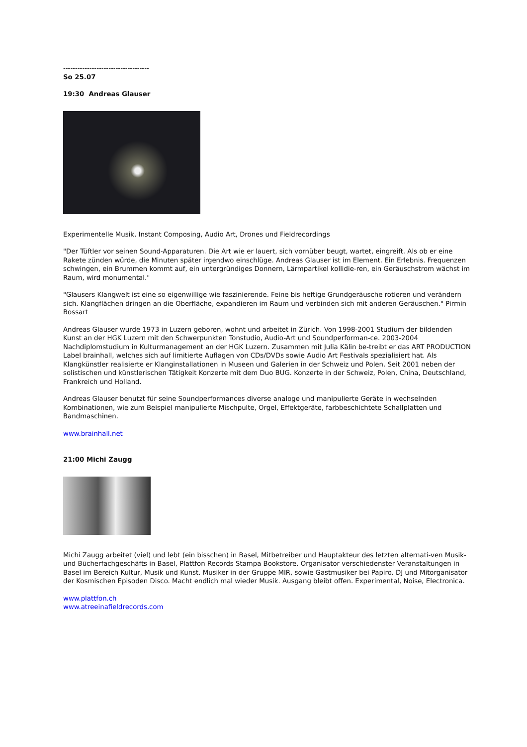------------------------------------
So 25.07
19:30 Andreas Glauser
Experimentelle Musik, Instant Composing, Audio Art, Drones und Fieldrecordings
"Der Tüftler vor seinen Sound-Apparaturen. Die Art wie er lauert, sich vornüber beugt, wartet, eingreift. Als ob er eine Rakete zünden würde, die Minuten später irgendwo einschlüge. Andreas Glauser ist im Element. Ein Erlebnis. Frequenzen schwingen, ein Brummen kommt auf, ein untergründiges Donnern, Lärmpartikel kollidie-ren, ein Geräuschstrom wächst im Raum, wird monumental."
"Glausers Klangwelt ist eine so eigenwillige wie faszinierende. Feine bis heftige Grundgeräusche rotieren und verändern sich. Klangflächen dringen an die Oberfläche, expandieren im Raum und verbinden sich mit anderen Geräuschen." Pirmin Bossart
Andreas Glauser wurde 1973 in Luzern geboren, wohnt und arbeitet in Zürich. Von 1998-2001 Studium der bildenden Kunst an der HGK Luzern mit den Schwerpunkten Tonstudio, Audio-Art und Soundperforman-ce. 2003-2004 Nachdiplomstudium in Kulturmanagement an der HGK Luzern. Zusammen mit Julia Kälin be-treibt er das ART PRODUCTION Label brainhall, welches sich auf limitierte Auflagen von CDs/DVDs sowie Audio Art Festivals spezialisiert hat. Als Klangkünstler realisierte er Klanginstallationen in Museen und Galerien in der Schweiz und Polen. Seit 2001 neben der solistischen und künstlerischen Tätigkeit Konzerte mit dem Duo BUG. Konzerte in der Schweiz, Polen, China, Deutschland, Frankreich und Holland.
Andreas Glauser benutzt für seine Soundperformances diverse analoge und manipulierte Geräte in wechselnden Kombinationen, wie zum Beispiel manipulierte Mischpulte, Orgel, Effektgeräte, farbbeschichtete Schallplatten und Bandmaschinen.
www.brainhall.net
21:00 Michi Zaugg
Michi Zaugg arbeitet (viel) und lebt (ein bisschen) in Basel, Mitbetreiber und Hauptakteur des letzten alternati-ven Musik- und Bücherfachgeschäfts in Basel, Plattfon Records Stampa Bookstore. Organisator verschiedenster Veranstaltungen in Basel im Bereich Kultur, Musik und Kunst. Musiker in der Gruppe MIR, sowie Gastmusiker bei Papiro. DJ und Mitorganisator der Kosmischen Episoden Disco. Macht endlich mal wieder Musik. Ausgang bleibt offen. Experimental, Noise, Electronica.
www.plattfon.ch
www.atreeinafieldrecords.com